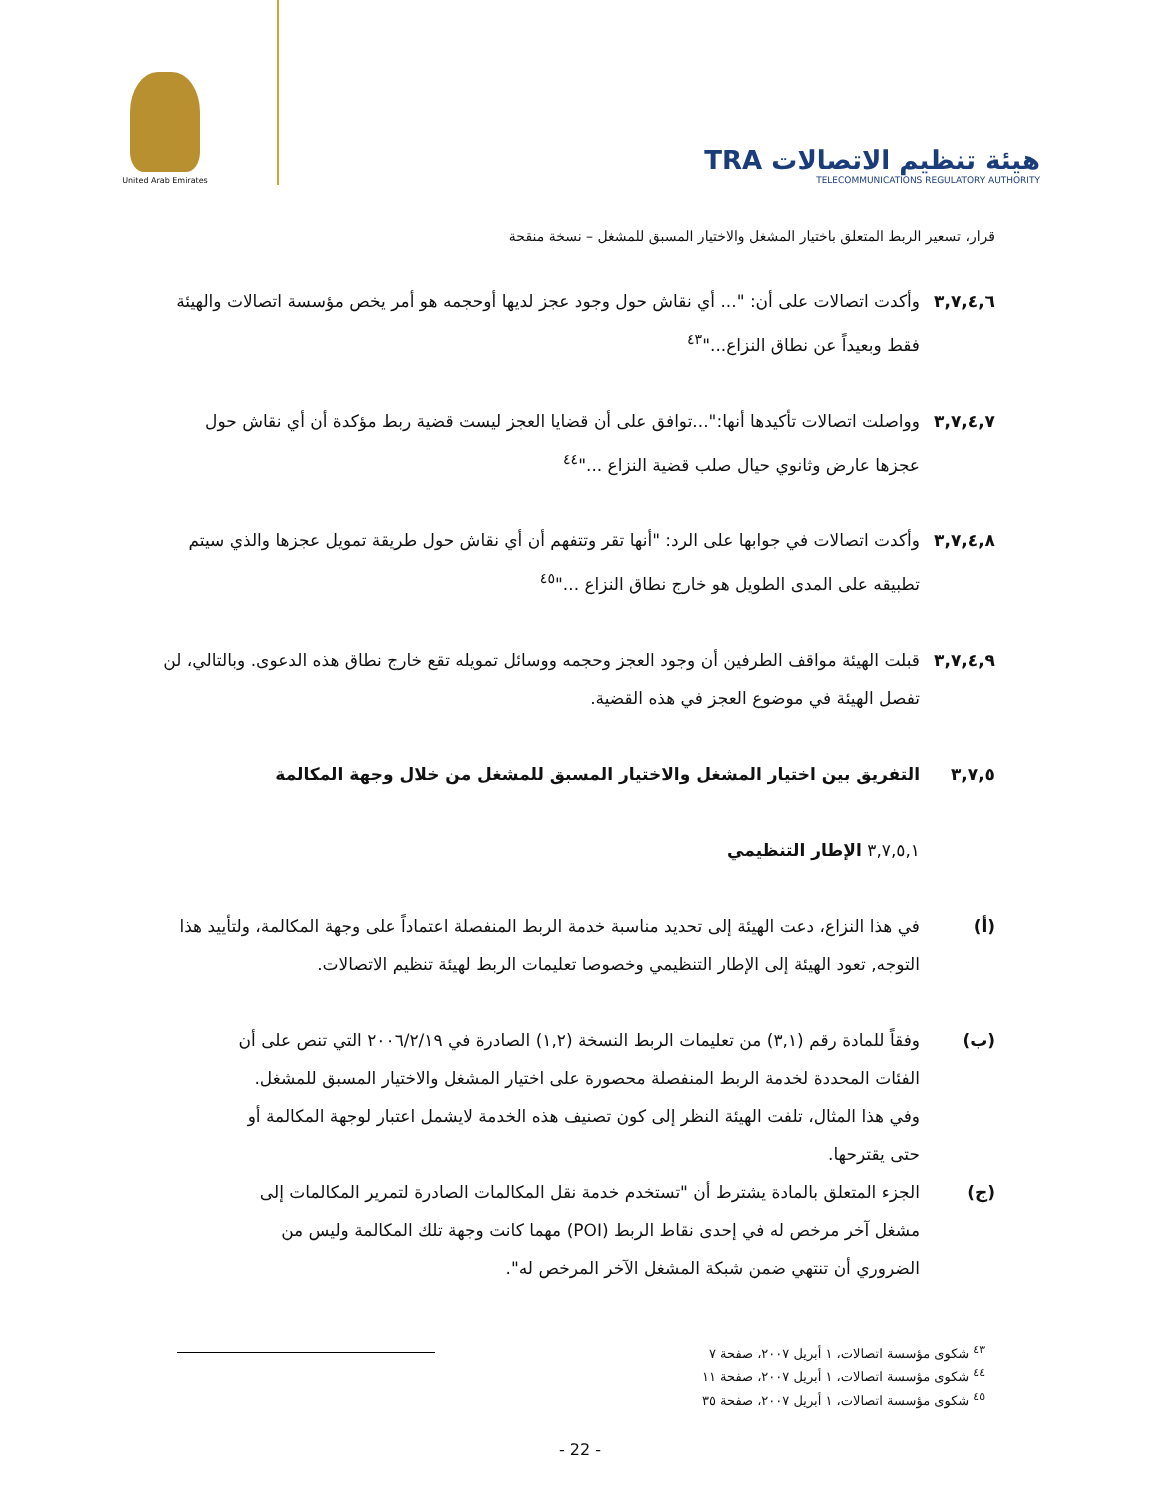United Arab Emirates
TRA هيئة تنظيم الاتصالات
TELECOMMUNICATIONS REGULATORY AUTHORITY
قرار، تسعير الربط المتعلق باختيار المشغل والاختيار المسبق للمشغل – نسخة منقحة
٣,٧,٤,٦ وأكدت اتصالات على أن: "... أي نقاش حول وجود عجز لديها أوحجمه هو أمر يخص مؤسسة اتصالات والهيئة فقط وبعيداً عن نطاق النزاع..."<sup>٤٣</sup>
٣,٧,٤,٧ وواصلت اتصالات تأكيدها أنها:"...توافق على أن قضايا العجز ليست قضية ربط مؤكدة أن أي نقاش حول عجزها عارض وثانوي حيال صلب قضية النزاع ..."<sup>٤٤</sup>
٣,٧,٤,٨ وأكدت اتصالات في جوابها على الرد: "أنها تقر وتتفهم أن أي نقاش حول طريقة تمويل عجزها والذي سيتم تطبيقه على المدى الطويل هو خارج نطاق النزاع ..."<sup>٤٥</sup>
٣,٧,٤,٩ قبلت الهيئة مواقف الطرفين أن وجود العجز وحجمه ووسائل تمويله تقع خارج نطاق هذه الدعوى. وبالتالي، لن تفصل الهيئة في موضوع العجز في هذه القضية.
٣,٧,٥ التفريق بين اختيار المشغل والاختيار المسبق للمشغل من خلال وجهة المكالمة
٣,٧,٥,١ الإطار التنظيمي
(أ) في هذا النزاع، دعت الهيئة إلى تحديد مناسبة خدمة الربط المنفصلة اعتماداً على وجهة المكالمة، ولتأييد هذا التوجه, تعود الهيئة إلى الإطار التنظيمي وخصوصا تعليمات الربط لهيئة تنظيم الاتصالات.
(ب) وفقاً للمادة رقم (٣,١) من تعليمات الربط النسخة (١,٢) الصادرة في ٢٠٠٦/٢/١٩ التي تنص على أن الفئات المحددة لخدمة الربط المنفصلة محصورة على اختيار المشغل والاختيار المسبق للمشغل. وفي هذا المثال، تلفت الهيئة النظر إلى كون تصنيف هذه الخدمة لايشمل اعتبار لوجهة المكالمة أو حتى يقترحها.
(ج) الجزء المتعلق بالمادة يشترط أن "تستخدم خدمة نقل المكالمات الصادرة لتمرير المكالمات إلى مشغل آخر مرخص له في إحدى نقاط الربط (POI) مهما كانت وجهة تلك المكالمة وليس من الضروري أن تنتهي ضمن شبكة المشغل الآخر المرخص له".
<sup>٤٣</sup> شكوى مؤسسة اتصالات، ١ أبريل ٢٠٠٧، صفحة ٧
<sup>٤٤</sup> شكوى مؤسسة اتصالات، ١ أبريل ٢٠٠٧، صفحة ١١
<sup>٤٥</sup> شكوى مؤسسة اتصالات، ١ أبريل ٢٠٠٧، صفحة ٣٥
- 22 -